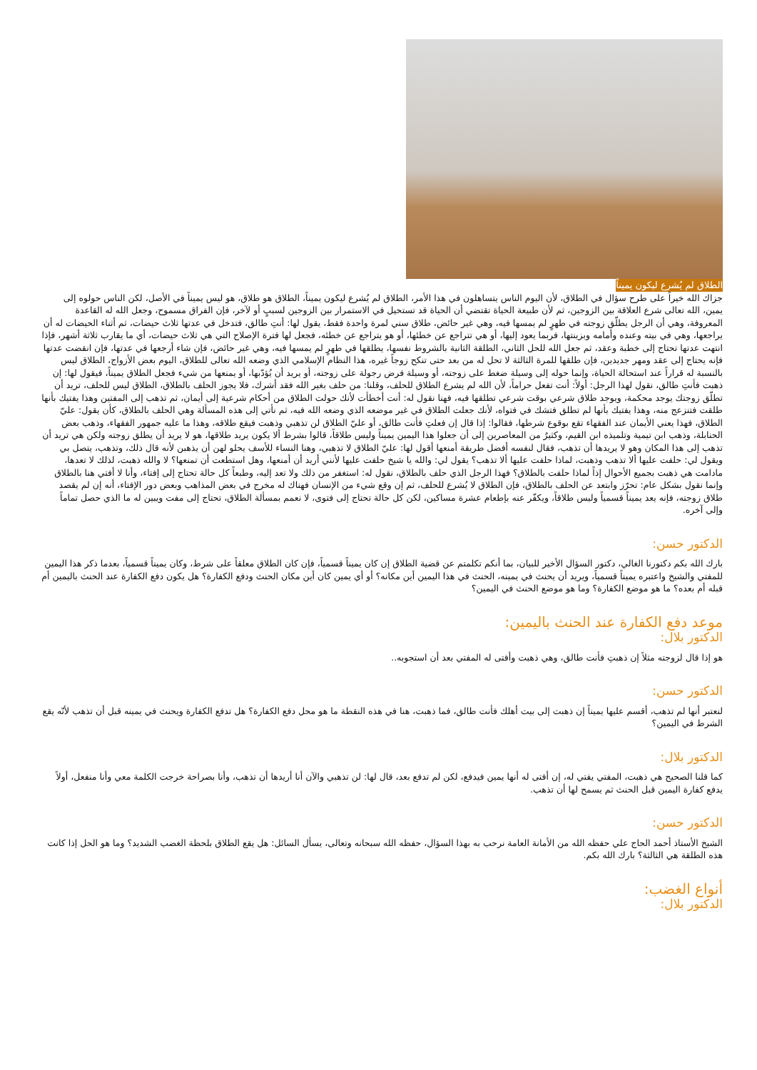الطلاق لم يُشرع ليكون يميناً
جزاك الله خيراً على طرح سؤال في الطلاق، لأن اليوم الناس يتساهلون في هذا الأمر، الطلاق لم يُشرع ليكون يميناً، الطلاق هو طلاق، هو ليس يميناً في الأصل، لكن الناس حولوه إلى يمين، الله تعالى شرع العلاقة بين الزوجين، ثم لأن طبيعة الحياة تقتضي أن الحياة قد تستحيل في الاستمرار بين الزوجين لسببٍ أو لآخر، فإن الفراق مسموح، وجعل الله له القاعدة المعروفة، وهي أن الرجل يطلّق زوجته في طهرٍ لم يمسها فيه، وهي غير حائض، طلاق سني لمرة واحدة فقط، يقول لها: أنتِ طالق، فتدخل في عدتها ثلاث حيضات، ثم أثناء الحيضات له أن يراجعها، وهي في بيته وعنده وأمامه وبزينتها، فربما يعود إليها، أو هي تتراجع عن خطئها، أو هو يتراجع عن خطئه، فجعل لها فترة الإصلاح التي هي ثلاث حيضات، أي ما يقارب ثلاثة أشهر، فإذا انتهت عدتها تحتاج إلى خطبة وعقد، ثم جعل الله للحل الثاني، الطلقة الثانية بالشروط نفسها، يطلقها في طهرٍ لم يمسها فيه، وهي غير حائض، فإن شاء أرجعها في عدتها، فإن انقضت عدتها فإنه يحتاج إلى عقد ومهر جديدين، فإن طلقها للمرة الثالثة لا تحل له من بعد حتى تنكح زوجاً غيره، هذا النظام الإسلامي الذي وضعه الله تعالى للطلاق، اليوم بعض الأزواج، الطلاق ليس بالنسبة له قراراً عند استحالة الحياة، وإنما حوله إلى وسيلة ضغط على زوجته، أو وسيلة فرض رجولة على زوجته، أو يريد أن يُؤدّبها، أو يمنعها من شيء فجعل الطلاق يميناً، فيقول لها: إن ذهبت فأنتِ طالق، نقول لهذا الرجل: أولاً: أنت تفعل حراماً، لأن الله لم يشرع الطلاق للحلف، وقلنا: من حلف بغير الله فقد أشرك، فلا يجوز الحلف بالطلاق، الطلاق ليس للحلف، تريد أن تطلّق زوجتك يوجد محكمة، ويوجد طلاق شرعي بوقت شرعي تطلقها فيه، فهنا نقول له: أنت أخطأت لأنك حولت الطلاق من أحكام شرعية إلى أيمان، ثم تذهب إلى المفتين وهذا يفتيك بأنها طلقت فتنزعج منه، وهذا يفتيك بأنها لم تطلق فتشك في فتواه، لأنك جعلت الطلاق في غير موضعه الذي وضعه الله فيه، ثم نأتي إلى هذه المسألة وهي الحلف بالطلاق، كأن يقول: عليّ الطلاق، فهذا يعني الأيمان عند الفقهاء تقع بوقوع شرطها، فقالوا: إذا قال إن فعلتِ فأنت طالق، أو عليّ الطلاق لن تذهبي وذهبت فيقع طلاقه، وهذا ما عليه جمهور الفقهاء، وذهب بعض الحنابلة، وذهب ابن تيمية وتلميذه ابن القيم، وكثيرٌ من المعاصرين إلى أن جعلوا هذا اليمين يميناً وليس طلاقاً، قالوا بشرط ألا يكون يريد طلاقها، هو لا يريد أن يطلق زوجته ولكن هي تريد أن تذهب إلى هذا المكان وهو لا يريدها أن تذهب، فقال لنفسه أفضل طريقة أمنعها أقول لها: عليّ الطلاق لا تذهبي، وهنا النساء للأسف يحلو لهن أن يذهبن لأنه قال ذلك، وتذهب، يتصل بي ويقول لي: حلفت عليها ألا تذهب وذهبت، لماذا حلفت عليها ألا تذهب؟ يقول لي: والله يا شيخ حلفت عليها لأنني أريد أن أمنعها، وهل استطعت أن تمنعها؟ لا والله ذهبت، لذلك لا تعدها، مادامت هي ذهبت بجميع الأحوال إذاً لماذا حلفت بالطلاق؟ فهذا الرجل الذي حلف بالطلاق، نقول له: استغفر من ذلك ولا تعد إليه، وطبعاً كل حالة تحتاج إلى إفتاء، وأنا لا أفتي هنا بالطلاق وإنما نقول بشكل عام: تحرّز وابتعد عن الحلف بالطلاق، فإن الطلاق لا يُشرع للحلف، ثم إن وقع شيء من الإنسان فهناك له مخرج في بعض المذاهب وبعض دور الإفتاء، أنه إن لم يقصد طلاق زوجته، فإنه يعد يميناً قسمياً وليس طلاقاً، ويكفّر عنه بإطعام عشرة مساكين، لكن كل حالة تحتاج إلى فتوى، لا نعمم بمسألة الطلاق، تحتاج إلى مفت ويبين له ما الذي حصل تماماً وإلى آخره.
الدكتور حسن:
بارك الله بكم دكتورنا الغالي، دكتور السؤال الأخير للبيان، بما أنكم تكلمتم عن قضية الطلاق إن كان يميناً قسمياً، فإن كان الطلاق معلقاً على شرط، وكان يميناً قسمياً، بعدما ذكر هذا اليمين للمفتي والشيخ واعتبره يميناً قسمياً، ويريد أن يحنث في يمينه، الحنث في هذا اليمين أين مكانه؟ أو أي يمين كان أين مكان الحنث ودفع الكفارة؟ هل يكون دفع الكفارة عند الحنث باليمين أم قبله أم بعده؟ ما هو موضع الكفارة؟ وما هو موضع الحنث في اليمين؟
موعد دفع الكفارة عند الحنث باليمين:
الدكتور بلال:
هو إذا قال لزوجته مثلاً إن ذهبتِ فأنت طالق، وهي ذهبت وأفتى له المفتي بعد أن استجوبه..
الدكتور حسن:
لنعتبر أنها لم تذهب، أقسم عليها يميناً إن ذهبت إلى بيت أهلك فأنت طالق، فما ذهبت، هنا في هذه النقطة ما هو محل دفع الكفارة؟ هل تدفع الكفارة ويحنث في يمينه قبل أن تذهب لأنّه يقع الشرط في اليمين؟
الدكتور بلال:
كما قلنا الصحيح هي ذهبت، المفتي يفتي له، إن أفتى له أنها يمين فيدفع، لكن لم تدفع بعد، قال لها: لن تذهبي والآن أنا أريدها أن تذهب، وأنا بصراحة خرجت الكلمة معي وأنا منفعل، أولاً يدفع كفارة اليمين قبل الحنث ثم يسمح لها أن تذهب.
الدكتور حسن:
الشيخ الأستاذ أحمد الحاج علي حفظه الله من الأمانة العامة نرحب به بهذا السؤال، حفظه الله سبحانه وتعالى، يسأل السائل: هل يقع الطلاق بلحظة الغضب الشديد؟ وما هو الحل إذا كانت هذه الطلقة هي الثالثة؟ بارك الله بكم.
أنواع الغضب:
الدكتور بلال: